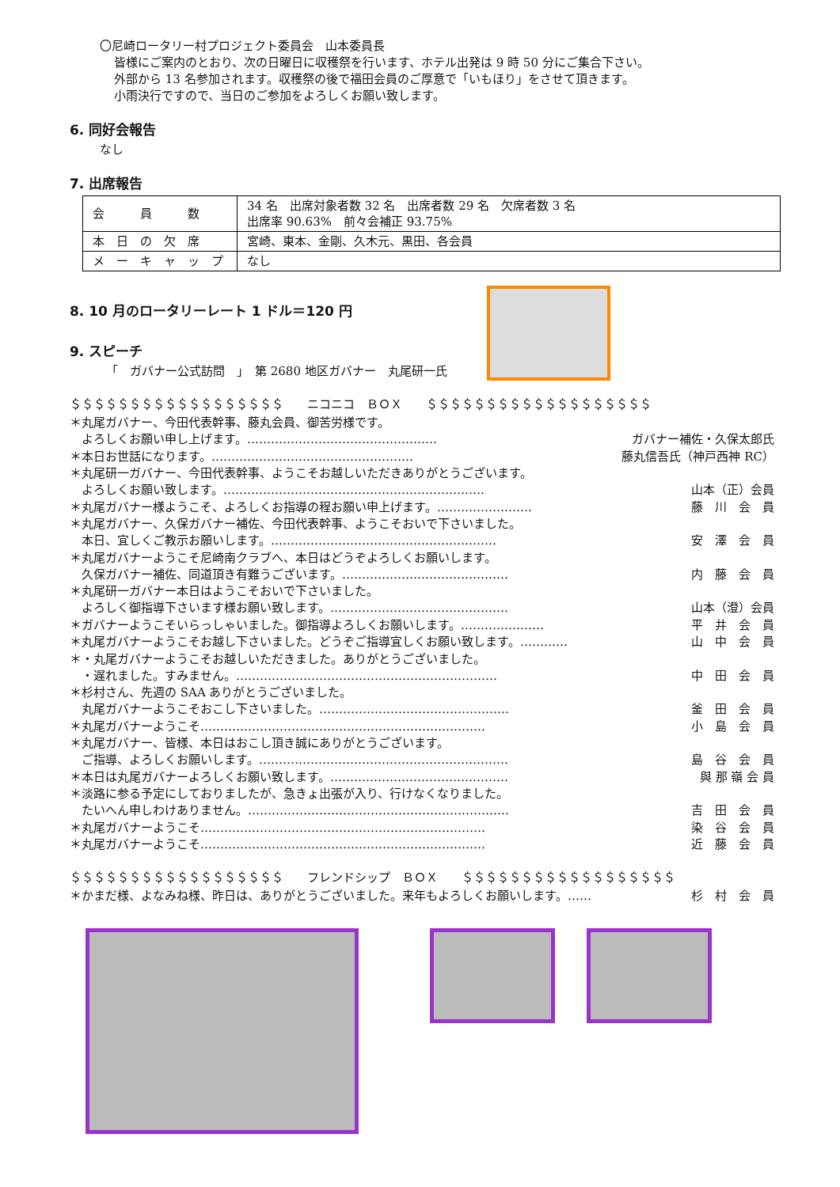〇尼崎ロータリー村プロジェクト委員会　山本委員長
皆様にご案内のとおり、次の日曜日に収穫祭を行います、ホテル出発は 9 時 50 分にご集合下さい。
外部から 13 名参加されます。収穫祭の後で福田会員のご厚意で「いもほり」をさせて頂きます。
小雨決行ですので、当日のご参加をよろしくお願い致します。
6. 同好会報告
なし
7. 出席報告
| 会 員 数 | 34 名 出席対象者数 32 名 出席者数 29 名 欠席者数 3 名 出席率 90.63% 前々会補正 93.75% |
| 本 日 の 欠 席 | 宮崎、東本、金剛、久木元、黒田、各会員 |
| メ ー キ ャ ッ プ | なし |
8. 10 月のロータリーレート 1 ドル＝120 円
9. スピーチ
「　ガバナー公式訪問　」　第 2680 地区ガバナー　丸尾研一氏
＄＄＄＄＄＄＄＄＄＄＄＄＄＄＄＄＄＄　　ニコニコ　ＢＯＸ　　＄＄＄＄＄＄＄＄＄＄＄＄＄＄＄＄＄＄＄
＊丸尾ガバナー、今田代表幹事、藤丸会員、御苦労様です。
　よろしくお願い申し上げます。………………………………………… ガバナー補佐・久保太郎氏
＊本日お世話になります。…………………………………………… 藤丸信吾氏（神戸西神 RC）
＊丸尾研一ガバナー、今田代表幹事、ようこそお越しいただきありがとうございます。
　よろしくお願い致します。………………………………………………………… 山本（正）会員
＊丸尾ガバナー様ようこそ、よろしくお指導の程お願い申上げます。…………………… 藤　川　会　員
＊丸尾ガバナー、久保ガバナー補佐、今田代表幹事、ようこそおいで下さいました。
　本日、宜しくご教示お願いします。………………………………………………… 安　澤　会　員
＊丸尾ガバナーようこそ尼崎南クラブへ、本日はどうぞよろしくお願いします。
　久保ガバナー補佐、同道頂き有難うございます。…………………………………… 内　藤　会　員
＊丸尾研一ガバナー本日はようこそおいで下さいました。
　よろしく御指導下さいます様お願い致します。……………………………………… 山本（澄）会員
＊ガバナーようこそいらっしゃいました。御指導よろしくお願いします。………………… 平　井　会　員
＊丸尾ガバナーようこそお越し下さいました。どうぞご指導宜しくお願い致します。………… 山　中　会　員
＊・丸尾ガバナーようこそお越しいただきました。ありがとうございました。
　・遅れました。すみません。………………………………………………………… 中　田　会　員
＊杉村さん、先週の SAA ありがとうございました。
　丸尾ガバナーようこそおこし下さいました。………………………………………… 釜　田　会　員
＊丸尾ガバナーようこそ……………………………………………………………… 小　島　会　員
＊丸尾ガバナー、皆様、本日はおこし頂き誠にありがとうございます。
　ご指導、よろしくお願いします。……………………………………………………… 島　谷　会　員
＊本日は丸尾ガバナーよろしくお願い致します。……………………………………… 與 那 嶺 会 員
＊淡路に参る予定にしておりましたが、急きょ出張が入り、行けなくなりました。
　たいへん申しわけありません。………………………………………………………… 吉　田　会　員
＊丸尾ガバナーようこそ……………………………………………………………… 染　谷　会　員
＊丸尾ガバナーようこそ……………………………………………………………… 近　藤　会　員
＄＄＄＄＄＄＄＄＄＄＄＄＄＄＄＄＄＄　　フレンドシップ　ＢＯＸ　　＄＄＄＄＄＄＄＄＄＄＄＄＄＄＄＄＄＄
＊かまだ様、よなみね様、昨日は、ありがとうございました。来年もよろしくお願いします。…… 杉　村　会　員